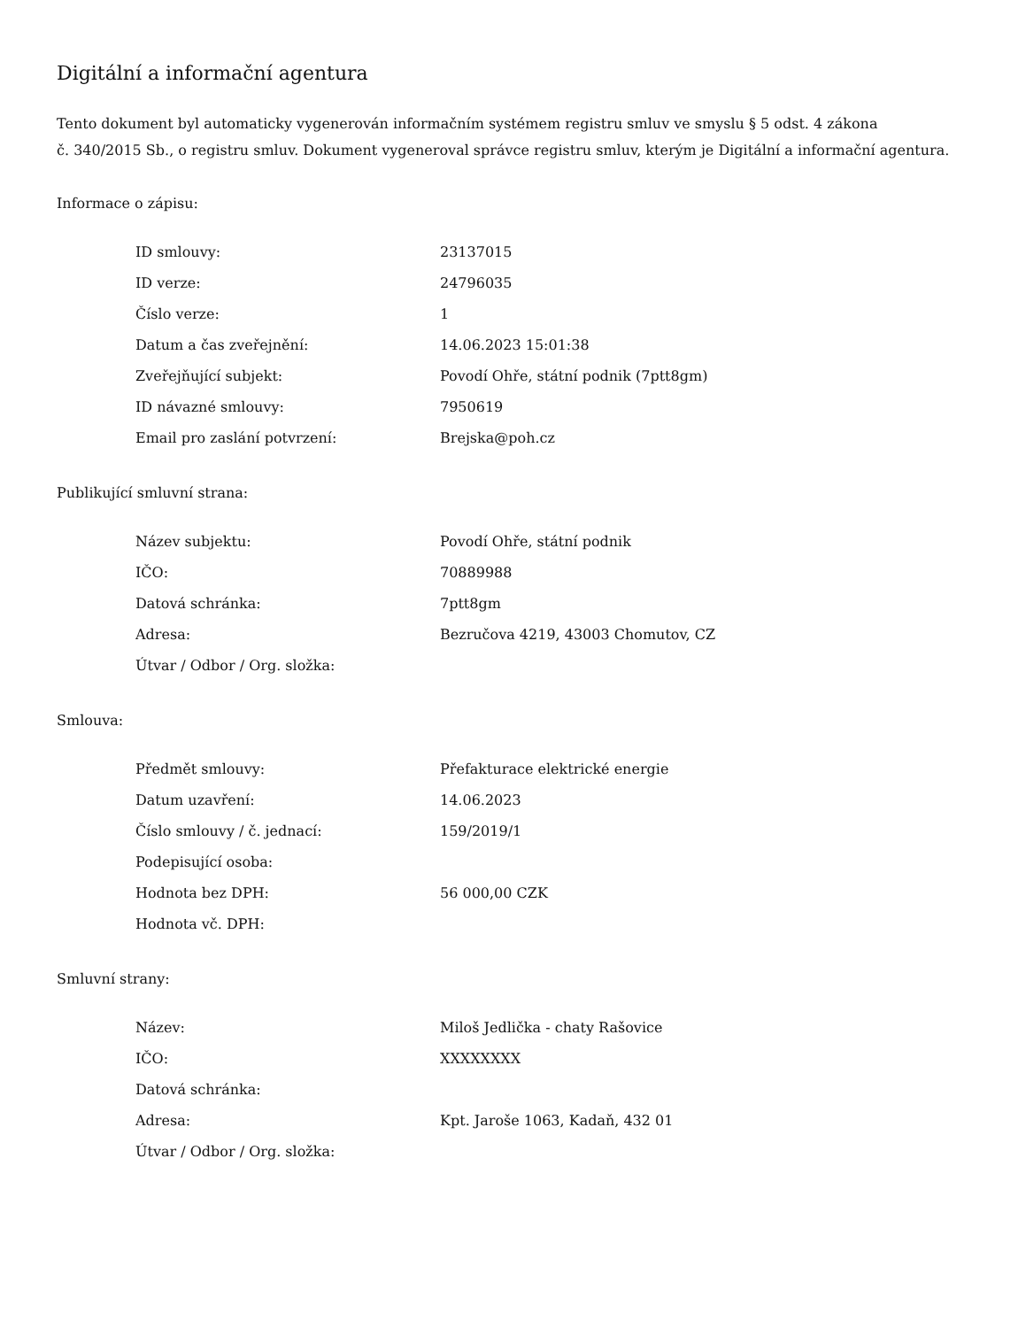Digitální a informační agentura
Tento dokument byl automaticky vygenerován informačním systémem registru smluv ve smyslu § 5 odst. 4 zákona
č. 340/2015 Sb., o registru smluv. Dokument vygeneroval správce registru smluv, kterým je Digitální a informační agentura.
Informace o zápisu:
| ID smlouvy: | 23137015 |
| ID verze: | 24796035 |
| Číslo verze: | 1 |
| Datum a čas zveřejnění: | 14.06.2023 15:01:38 |
| Zveřejňující subjekt: | Povodí Ohře, státní podnik (7ptt8gm) |
| ID návazné smlouvy: | 7950619 |
| Email pro zaslání potvrzení: | Brejska@poh.cz |
Publikující smluvní strana:
| Název subjektu: | Povodí Ohře, státní podnik |
| IČO: | 70889988 |
| Datová schránka: | 7ptt8gm |
| Adresa: | Bezručova 4219, 43003 Chomutov, CZ |
| Útvar / Odbor / Org. složka: | |
Smlouva:
| Předmět smlouvy: | Přefakturace elektrické energie |
| Datum uzavření: | 14.06.2023 |
| Číslo smlouvy / č. jednací: | 159/2019/1 |
| Podepisující osoba: | |
| Hodnota bez DPH: | 56 000,00 CZK |
| Hodnota vč. DPH: | |
Smluvní strany:
| Název: | Miloš Jedlička - chaty Rašovice |
| IČO: | XXXXXXXX |
| Datová schránka: | |
| Adresa: | Kpt. Jaroše 1063, Kadaň, 432 01 |
| Útvar / Odbor / Org. složka: | |